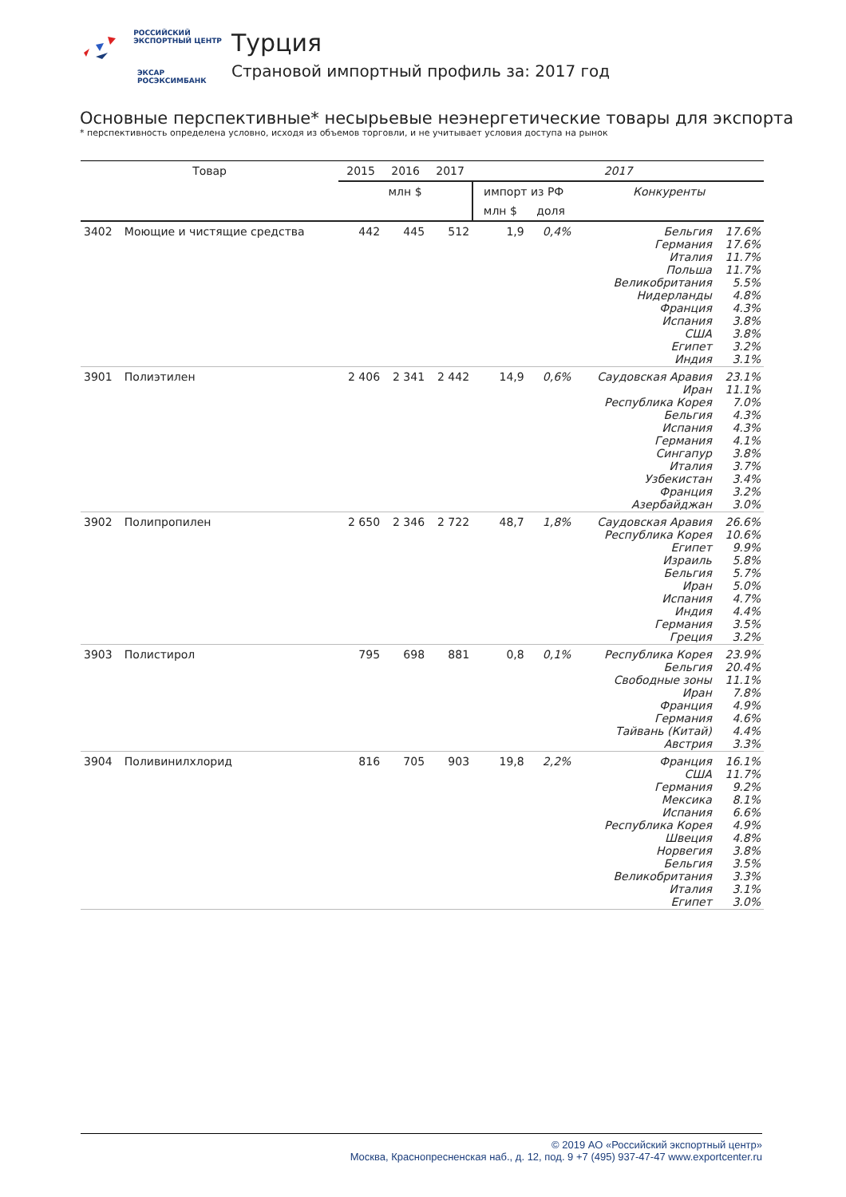РОССИЙСКИЙ
ЭКСПОРТНЫЙ ЦЕНТР
ЭКСАР
РОСЭКСИМБАНК
Турция
Страновой импортный профиль за: 2017 год
Основные перспективные* несырьевые неэнергетические товары для экспорта
* перспективность определена условно, исходя из объемов торговли, и не учитывает условия доступа на рынок
| Товар | | 2015 | 2016 | 2017 | 2017 | | | |
| --- | --- | --- | --- | --- | --- | --- | --- | --- |
| | | млн $ | | | импорт из РФ | | Конкуренты | |
| | | | | | млн $ | доля | | |
| 3402 | Моющие и чистящие средства | 442 | 445 | 512 | 1,9 | 0,4% | Бельгия Германия Италия Польша Великобритания Нидерланды Франция Испания США Египет Индия | 17.6% 17.6% 11.7% 11.7% 5.5% 4.8% 4.3% 3.8% 3.8% 3.2% 3.1% |
| 3901 | Полиэтилен | 2 406 | 2 341 | 2 442 | 14,9 | 0,6% | Саудовская Аравия Иран Республика Корея Бельгия Испания Германия Сингапур Италия Узбекистан Франция Азербайджан | 23.1% 11.1% 7.0% 4.3% 4.3% 4.1% 3.8% 3.7% 3.4% 3.2% 3.0% |
| 3902 | Полипропилен | 2 650 | 2 346 | 2 722 | 48,7 | 1,8% | Саудовская Аравия Республика Корея Египет Израиль Бельгия Иран Испания Индия Германия Греция | 26.6% 10.6% 9.9% 5.8% 5.7% 5.0% 4.7% 4.4% 3.5% 3.2% |
| 3903 | Полистирол | 795 | 698 | 881 | 0,8 | 0,1% | Республика Корея Бельгия Свободные зоны Иран Франция Германия Тайвань (Китай) Австрия | 23.9% 20.4% 11.1% 7.8% 4.9% 4.6% 4.4% 3.3% |
| 3904 | Поливинилхлорид | 816 | 705 | 903 | 19,8 | 2,2% | Франция США Германия Мексика Испания Республика Корея Швеция Норвегия Бельгия Великобритания Италия Египет | 16.1% 11.7% 9.2% 8.1% 6.6% 4.9% 4.8% 3.8% 3.5% 3.3% 3.1% 3.0% |
© 2019 АО «Российский экспортный центр»
Москва, Краснопресненская наб., д. 12, под. 9 +7 (495) 937-47-47 www.exportcenter.ru